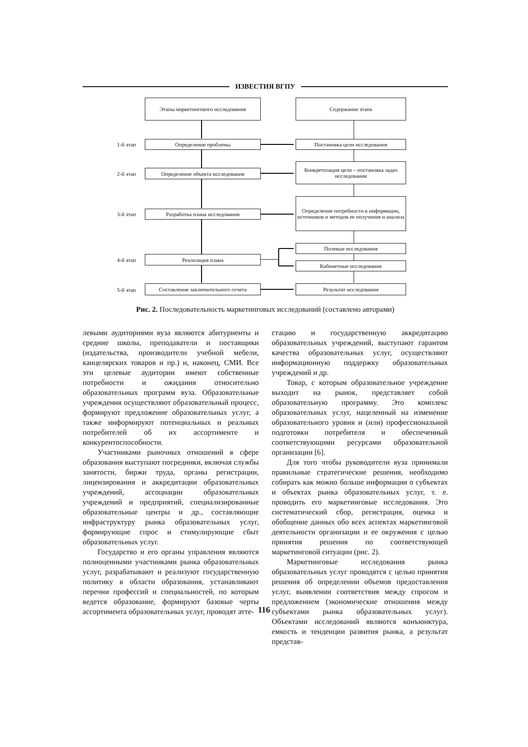ИЗВЕСТИЯ ВГПУ
Этапы маркетингового исследования Содержание этапа
1-й этап Определение проблемы Постановка цели исследования
2-й этап Определение объекта исследования
Конкретизация цели – постановка задач исследования
3-й этап Разработка плана исследования
Определение потребности в информации, источников и методов ее получения и анализа
Полевые исследования
4-й этап Реализация плана
Кабинетные исследования
5-й этап
Составление заключительного отчета Результат исследования
Рис. 2. Последовательность маркетинговых исследований (составлено авторами)
левыми аудиториями вуза являются абитуриенты и средние школы, преподаватели и поставщики (издательства, производители учебной мебели, канцелярских товаров и пр.) и, наконец, СМИ. Все эти целевые аудитории имеют собственные потребности и ожидания относительно образовательных программ вуза. Образовательные учреждения осуществляют образовательный процесс, формируют предложение образовательных услуг, а также информируют потенциальных и реальных потребителей об их ассортименте и конкурентоспособности.
Участниками рыночных отношений в сфере образования выступают посредники, включая службы занятости, биржи труда, органы регистрации, лицензирования и аккредитации образовательных учреждений, ассоциации образовательных учреждений и предприятий, специализированные образовательные центры и др., составляющие инфраструктуру рынка образовательных услуг, формирующие спрос и стимулирующие сбыт образовательных услуг.
Государство и его органы управления являются полноценными участниками рынка образовательных услуг, разрабатывают и реализуют государственную политику в области образования, устанавливают перечни профессий и специальностей, по которым ведется образование, формируют базовые черты ассортимента образовательных услуг, проводят атте-
стацию и государственную аккредитацию образовательных учреждений, выступают гарантом качества образовательных услуг, осуществляют информационную поддержку образовательных учреждений и др.
Товар, с которым образовательное учреждение выходит на рынок, представляет собой образовательную программу. Это комплекс образовательных услуг, нацеленный на изменение образовательного уровня и (или) профессиональной подготовки потребителя и обеспеченный соответствующими ресурсами образовательной организации [6].
Для того чтобы руководители вуза принимали правильные стратегические решения, необходимо собирать как можно больше информации о субъектах и объектах рынка образовательных услуг, т. е. проводить его маркетинговые исследования. Это систематический сбор, регистрация, оценка и обобщение данных обо всех аспектах маркетинговой деятельности организации и ее окружения с целью принятия решения по соответствующей маркетинговой ситуации (рис. 2).
Маркетинговые исследования рынка образовательных услуг проводятся с целью принятия решения об определении объемов предоставления услуг, выявлении соответствия между спросом и предложением (экономические отношения между субъектами рынка образовательных услуг). Объектами исследований являются конъюнктура, емкость и тенденции развития рынка, а результат представ-
116